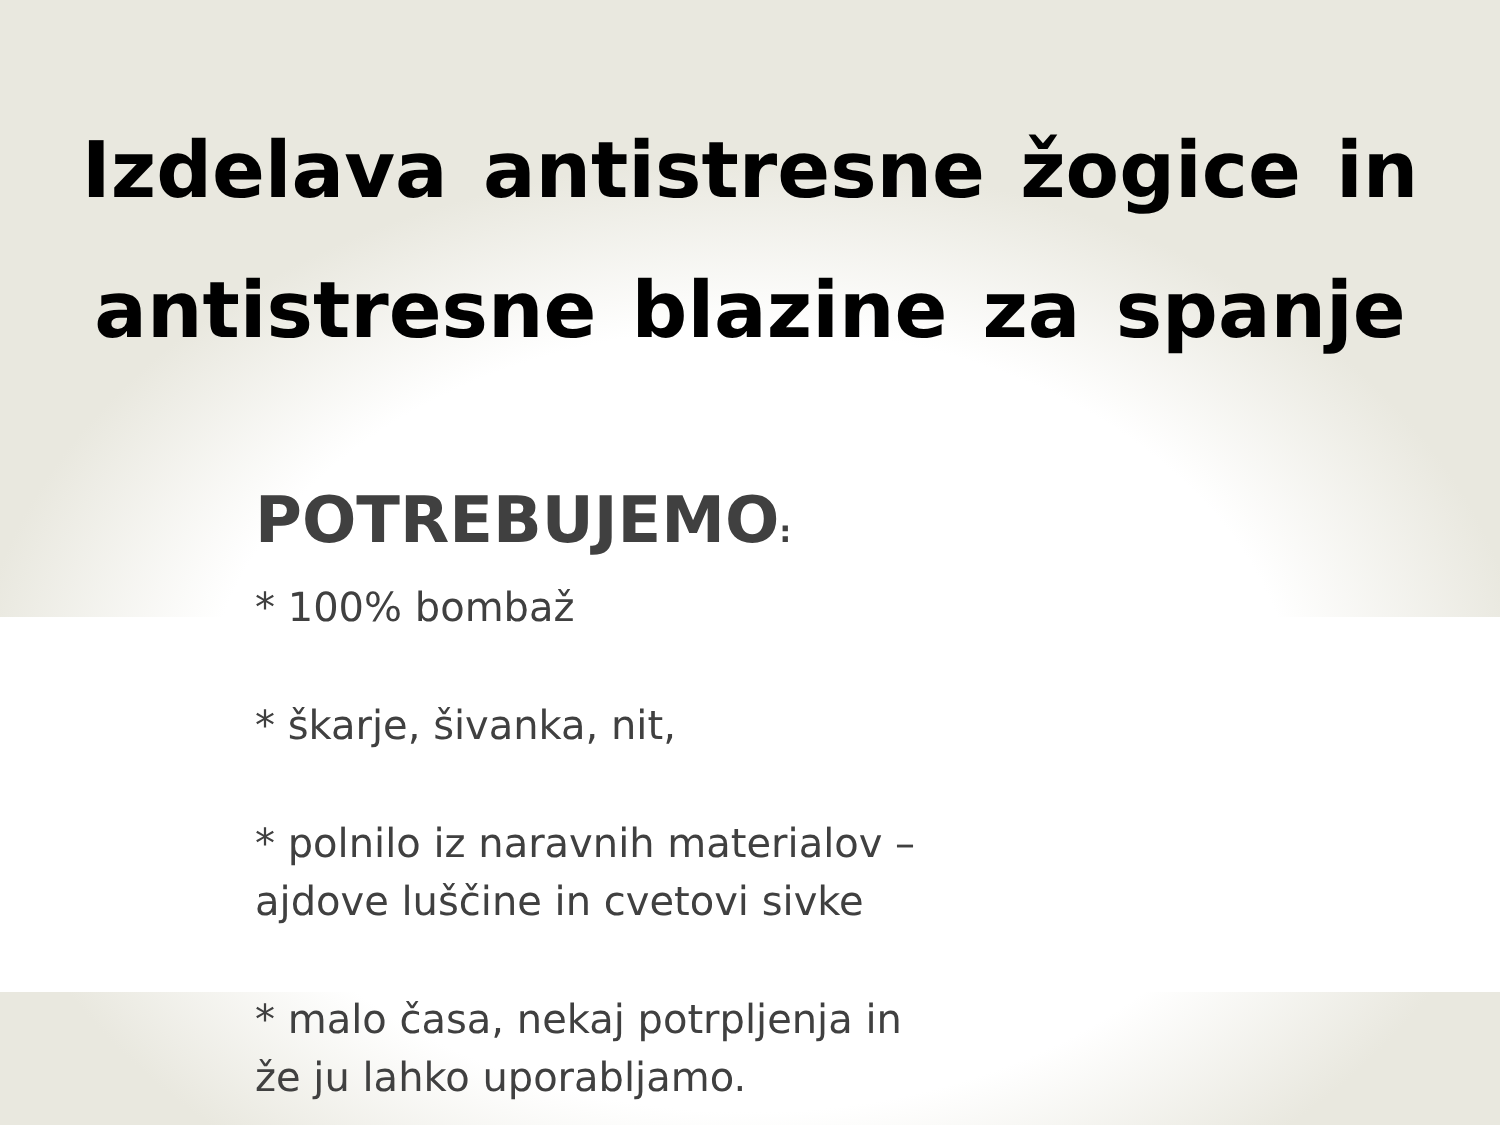Izdelava antistresne žogice in
antistresne blazine za spanje
POTREBUJEMO:
* 100% bombaž
* škarje, šivanka, nit,
* polnilo iz naravnih materialov –
ajdove luščine in cvetovi sivke
* malo časa, nekaj potrpljenja in
že ju lahko uporabljamo.